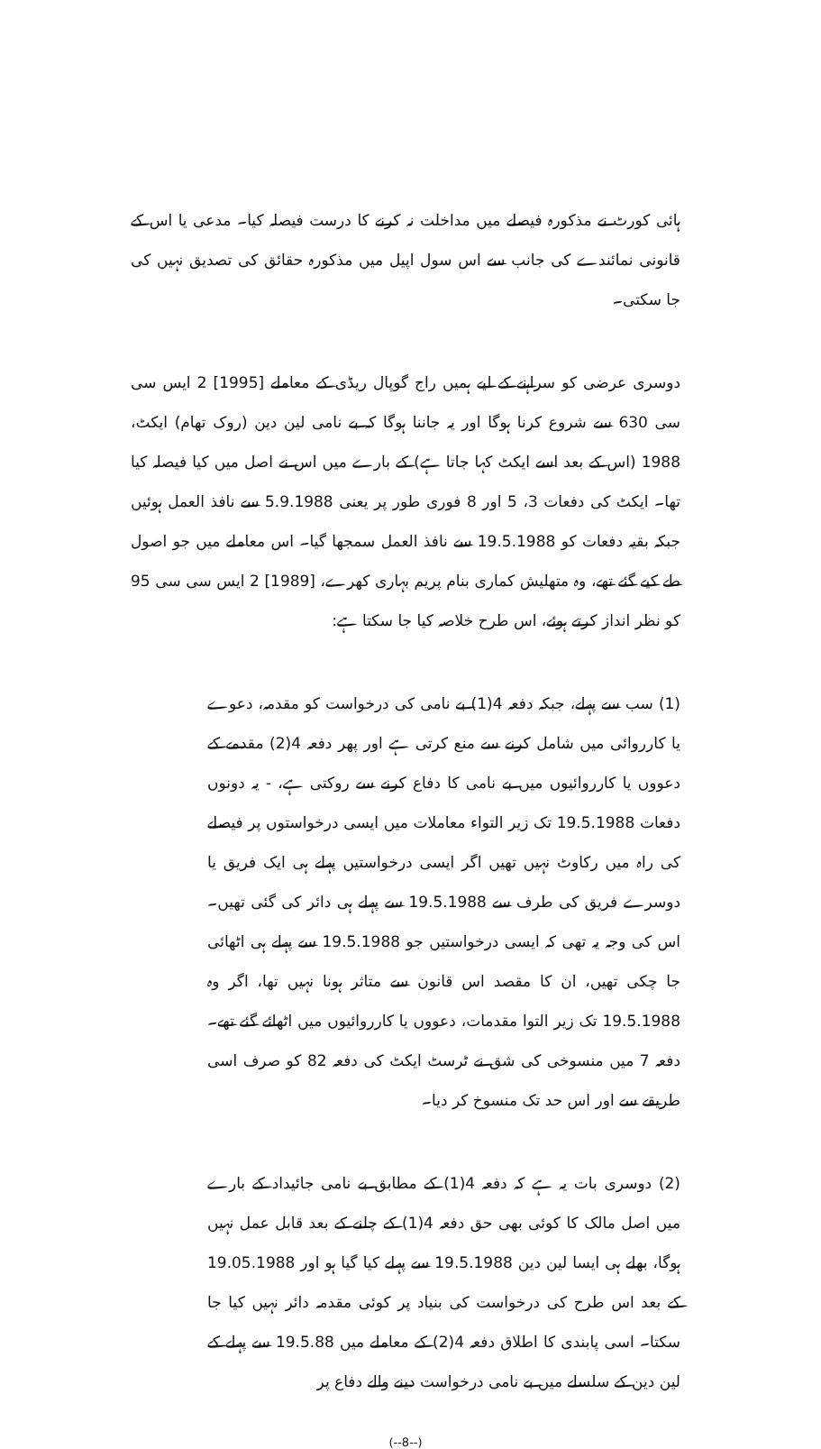ہائی کورٹ نے مذکورہ فیصلے میں مداخلت نہ کرنے کا درست فیصلہ کیا۔ مدعی یا اس کے قانونی نمائندے کی جانب سے اس سول اپیل میں مذکورہ حقائق کی تصدیق نہیں کی جا سکتی۔
دوسری عرضی کو سراہنے کے لیے ہمیں راج گوپال ریڈی کے معاملے [1995] 2 ایس سی سی 630 سے شروع کرنا ہوگا اور یہ جاننا ہوگا کہ بے نامی لین دین (روک تھام) ایکٹ، 1988 (اس کے بعد اسے ایکٹ کہا جاتا ہے) کے بارے میں اس نے اصل میں کیا فیصلہ کیا تھا۔ ایکٹ کی دفعات 3، 5 اور 8 فوری طور پر یعنی 5.9.1988 سے نافذ العمل ہوئیں جبکہ بقیہ دفعات کو 19.5.1988 سے نافذ العمل سمجھا گیا۔ اس معاملے میں جو اصول طے کیے گئے تھے، وہ متھلیش کماری بنام پریم بہاری کھرے، [1989] 2 ایس سی سی 95 کو نظر انداز کرتے ہوئے، اس طرح خلاصہ کیا جا سکتا ہے:
(1) سب سے پہلے، جبکہ دفعہ 4(1) بے نامی کی درخواست کو مقدمہ، دعوے یا کارروائی میں شامل کرنے سے منع کرتی ہے اور پھر دفعہ 4(2) مقدمے کے دعووں یا کارروائیوں میں بے نامی کا دفاع کرنے سے روکتی ہے، - یہ دونوں دفعات 19.5.1988 تک زیر التواء معاملات میں ایسی درخواستوں پر فیصلے کی راہ میں رکاوٹ نہیں تھیں اگر ایسی درخواستیں پہلے ہی ایک فریق یا دوسرے فریق کی طرف سے 19.5.1988 سے پہلے ہی دائر کی گئی تھیں۔ اس کی وجہ یہ تھی کہ ایسی درخواستیں جو 19.5.1988 سے پہلے ہی اٹھائی جا چکی تھیں، ان کا مقصد اس قانون سے متاثر ہونا نہیں تھا، اگر وہ 19.5.1988 تک زیر التوا مقدمات، دعووں یا کارروائیوں میں اٹھائے گئے تھے۔ دفعہ 7 میں منسوخی کی شق نے ٹرسٹ ایکٹ کی دفعہ 82 کو صرف اسی طریقے سے اور اس حد تک منسوخ کر دیا۔
(2) دوسری بات یہ ہے کہ دفعہ 4(1) کے مطابق بے نامی جائیداد کے بارے میں اصل مالک کا کوئی بھی حق دفعہ 4(1) کے چلنے کے بعد قابل عمل نہیں ہوگا، بھلے ہی ایسا لین دین 19.5.1988 سے پہلے کیا گیا ہو اور 19.05.1988 کے بعد اس طرح کی درخواست کی بنیاد پر کوئی مقدمہ دائر نہیں کیا جا سکتا۔ اسی پابندی کا اطلاق دفعہ 4(2) کے معاملے میں 19.5.88 سے پہلے کے لین دین کے سلسلے میں بے نامی درخواست دینے والے دفاع پر
(--8--)